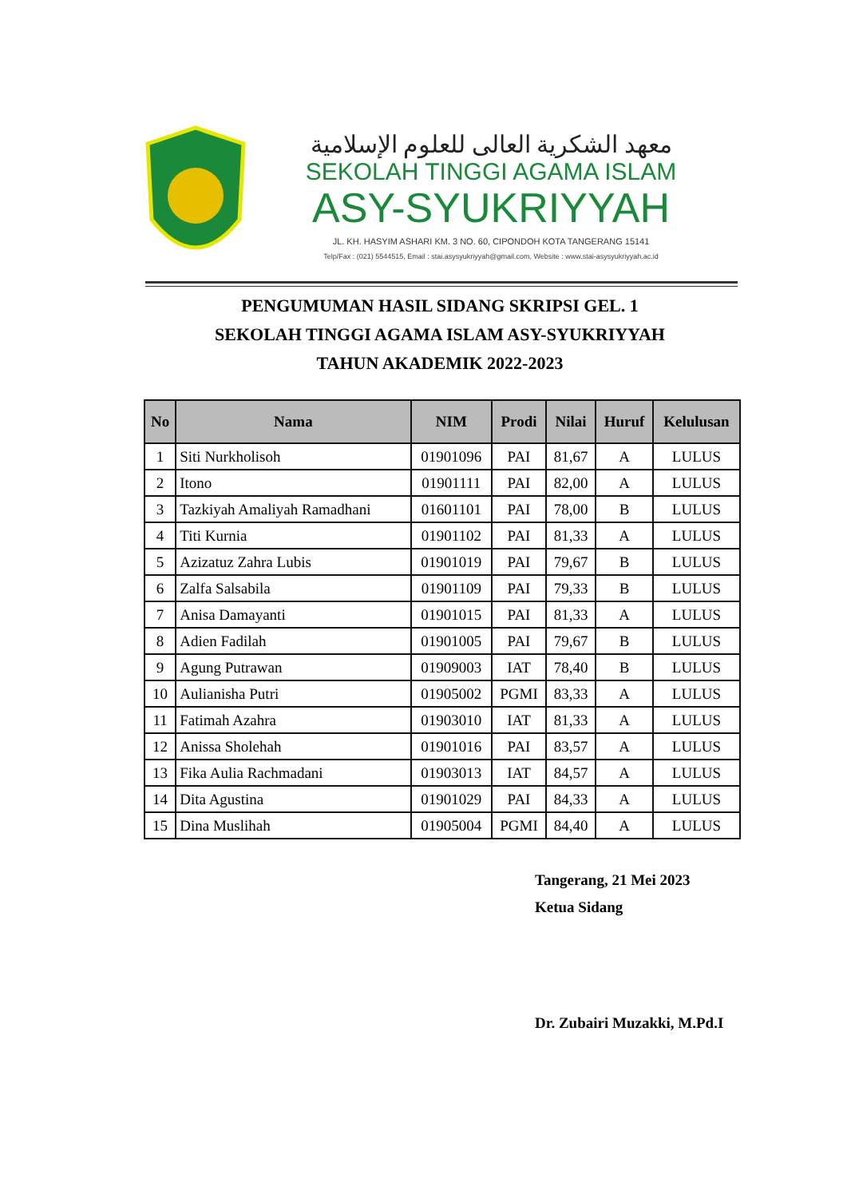معهد الشكرية العالى للعلوم الإسلامية
SEKOLAH TINGGI AGAMA ISLAM
ASY-SYUKRIYYAH
JL. KH. HASYIM ASHARI KM. 3 NO. 60, CIPONDOH KOTA TANGERANG 15141
Telp/Fax : (021) 5544515, Email : stai.asysyukriyyah@gmail.com, Website : www.stai-asysyukriyyah.ac.id
PENGUMUMAN HASIL SIDANG SKRIPSI GEL. 1
SEKOLAH TINGGI AGAMA ISLAM ASY-SYUKRIYYAH
TAHUN AKADEMIK 2022-2023
| No | Nama | NIM | Prodi | Nilai | Huruf | Kelulusan |
| --- | --- | --- | --- | --- | --- | --- |
| 1 | Siti Nurkholisoh | 01901096 | PAI | 81,67 | A | LULUS |
| 2 | Itono | 01901111 | PAI | 82,00 | A | LULUS |
| 3 | Tazkiyah Amaliyah Ramadhani | 01601101 | PAI | 78,00 | B | LULUS |
| 4 | Titi Kurnia | 01901102 | PAI | 81,33 | A | LULUS |
| 5 | Azizatuz Zahra Lubis | 01901019 | PAI | 79,67 | B | LULUS |
| 6 | Zalfa Salsabila | 01901109 | PAI | 79,33 | B | LULUS |
| 7 | Anisa Damayanti | 01901015 | PAI | 81,33 | A | LULUS |
| 8 | Adien Fadilah | 01901005 | PAI | 79,67 | B | LULUS |
| 9 | Agung Putrawan | 01909003 | IAT | 78,40 | B | LULUS |
| 10 | Aulianisha Putri | 01905002 | PGMI | 83,33 | A | LULUS |
| 11 | Fatimah Azahra | 01903010 | IAT | 81,33 | A | LULUS |
| 12 | Anissa Sholehah | 01901016 | PAI | 83,57 | A | LULUS |
| 13 | Fika Aulia Rachmadani | 01903013 | IAT | 84,57 | A | LULUS |
| 14 | Dita Agustina | 01901029 | PAI | 84,33 | A | LULUS |
| 15 | Dina Muslihah | 01905004 | PGMI | 84,40 | A | LULUS |
Tangerang, 21 Mei 2023
Ketua Sidang
Dr. Zubairi Muzakki, M.Pd.I